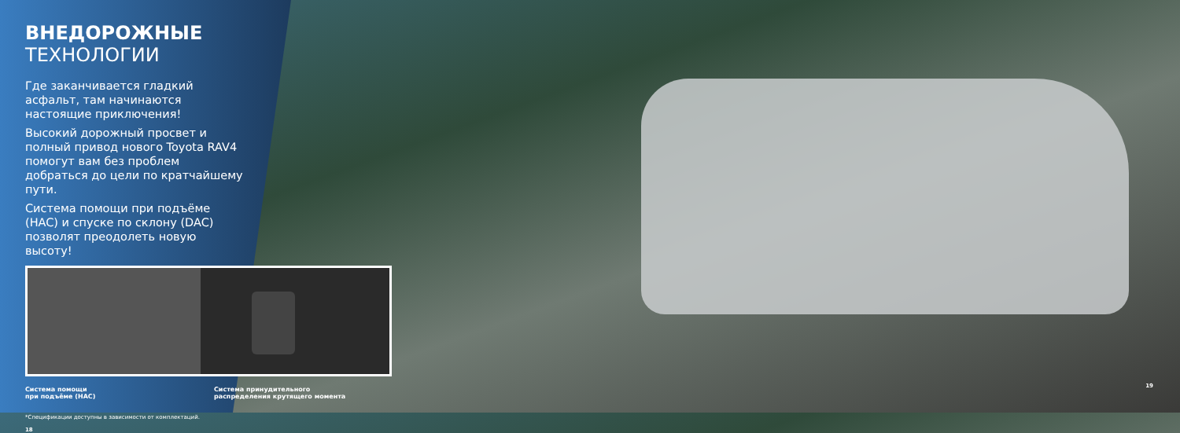ВНЕДОРОЖНЫЕ
ТЕХНОЛОГИИ
Где заканчивается гладкий асфальт, там начинаются настоящие приключения!
Высокий дорожный просвет и полный привод нового Toyota RAV4 помогут вам без проблем добраться до цели по кратчайшему пути.
Система помощи при подъёме (HAC) и спуске по склону (DAC) позволят преодолеть новую высоту!
Система помощи
при подъёме (HAC)
Система принудительного
распределения крутящего момента
*Спецификации доступны в зависимости от комплектаций.
18
19